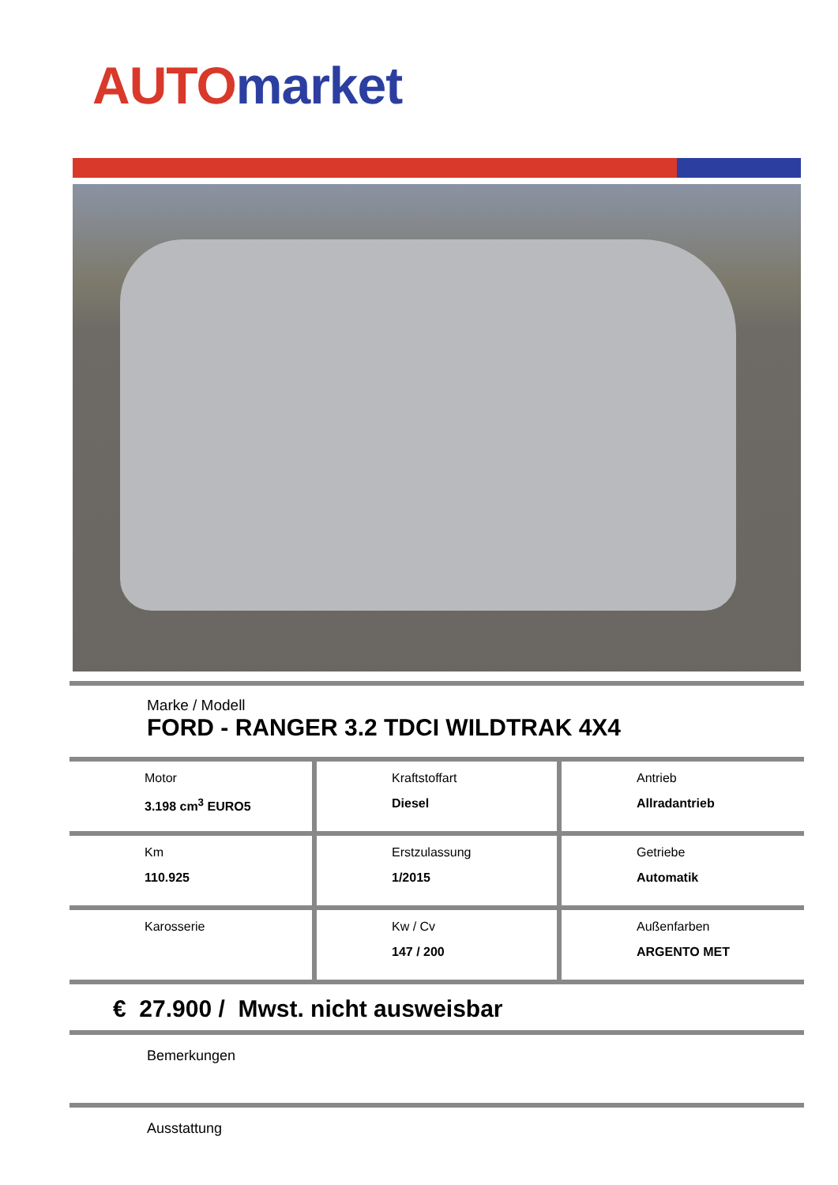AUTO market
Marke / Modell
FORD - RANGER 3.2 TDCI WILDTRAK 4X4
| Motor 3.198 cm<sup>3</sup> EURO5 | Kraftstoffart Diesel | Antrieb Allradantrieb |
| Km 110.925 | Erstzulassung 1/2015 | Getriebe Automatik |
| Karosserie | Kw / Cv 147 / 200 | Außenfarben ARGENTO MET |
€ 27.900 / Mwst. nicht ausweisbar
Bemerkungen
Ausstattung